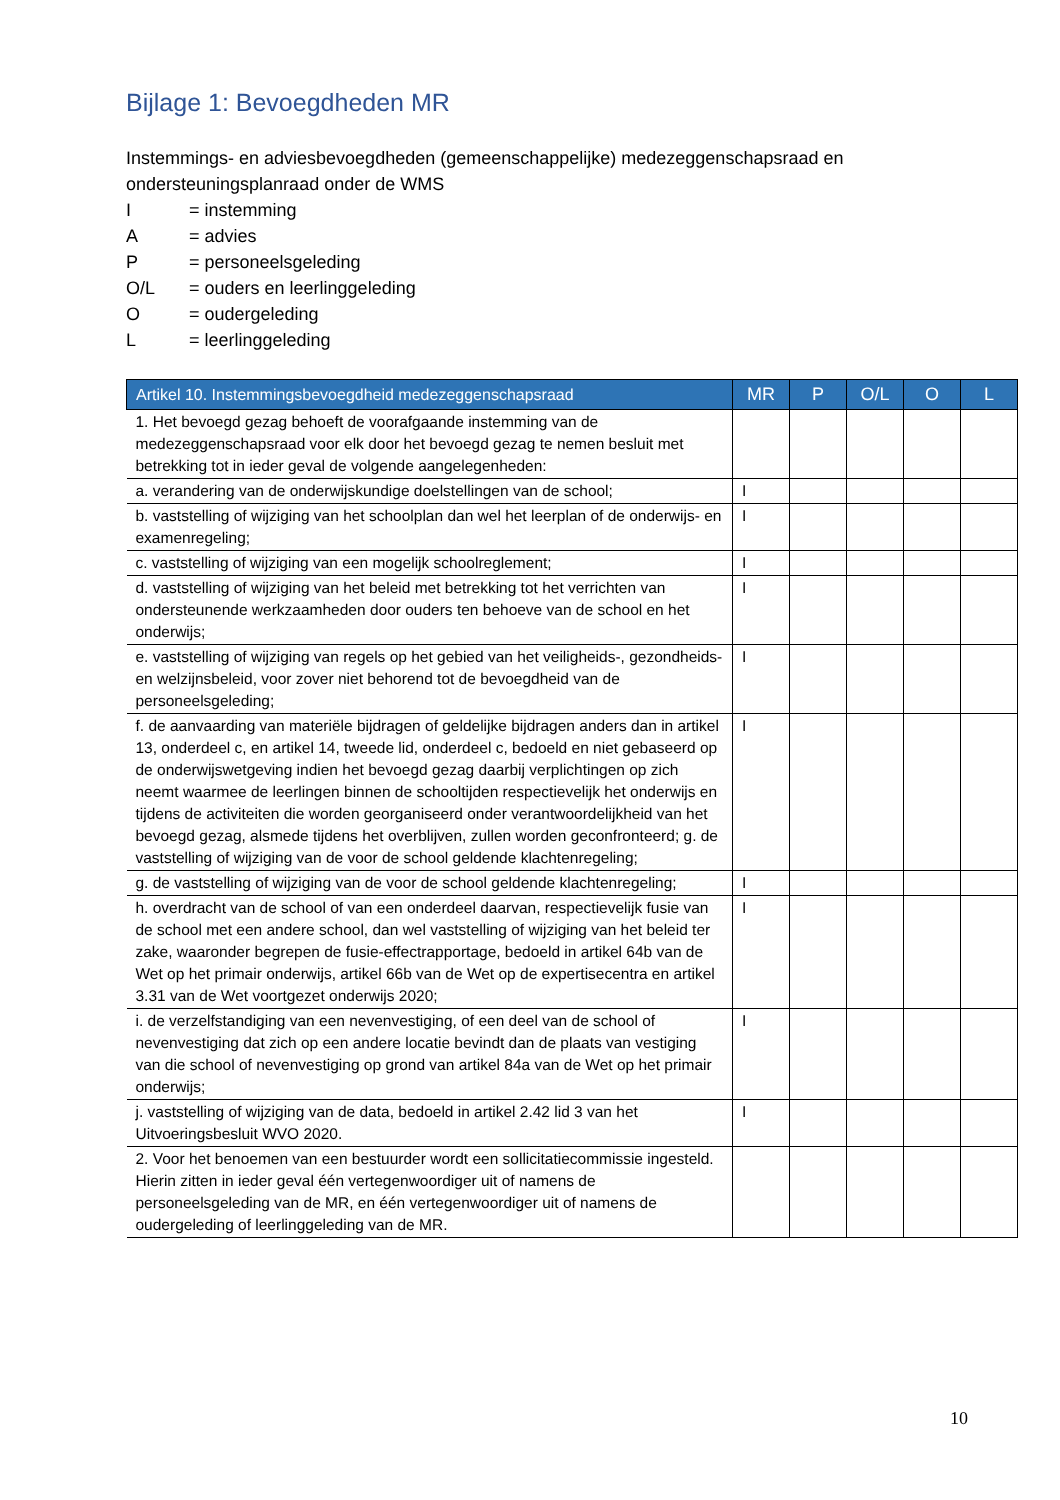Bijlage 1: Bevoegdheden MR
Instemmings- en adviesbevoegdheden (gemeenschappelijke) medezeggenschapsraad en ondersteuningsplanraad onder de WMS
| I | = instemming |
| A | = advies |
| P | = personeelsgeleding |
| O/L | = ouders en leerlinggeleding |
| O | = oudergeleding |
| L | = leerlinggeleding |
| Artikel 10. Instemmingsbevoegdheid medezeggenschapsraad | MR | P | O/L | O | L |
| --- | --- | --- | --- | --- | --- |
| 1. Het bevoegd gezag behoeft de voorafgaande instemming van de medezeggenschapsraad voor elk door het bevoegd gezag te nemen besluit met betrekking tot in ieder geval de volgende aangelegenheden: | | | | | |
| a. verandering van de onderwijskundige doelstellingen van de school; | I | | | | |
| b. vaststelling of wijziging van het schoolplan dan wel het leerplan of de onderwijs- en examenregeling; | I | | | | |
| c. vaststelling of wijziging van een mogelijk schoolreglement; | I | | | | |
| d. vaststelling of wijziging van het beleid met betrekking tot het verrichten van ondersteunende werkzaamheden door ouders ten behoeve van de school en het onderwijs; | I | | | | |
| e. vaststelling of wijziging van regels op het gebied van het veiligheids-, gezondheids- en welzijnsbeleid, voor zover niet behorend tot de bevoegdheid van de personeelsgeleding; | I | | | | |
| f. de aanvaarding van materiële bijdragen of geldelijke bijdragen anders dan in artikel 13, onderdeel c, en artikel 14, tweede lid, onderdeel c, bedoeld en niet gebaseerd op de onderwijswetgeving indien het bevoegd gezag daarbij verplichtingen op zich neemt waarmee de leerlingen binnen de schooltijden respectievelijk het onderwijs en tijdens de activiteiten die worden georganiseerd onder verantwoordelijkheid van het bevoegd gezag, alsmede tijdens het overblijven, zullen worden geconfronteerd; g. de vaststelling of wijziging van de voor de school geldende klachtenregeling; | I | | | | |
| g. de vaststelling of wijziging van de voor de school geldende klachtenregeling; | I | | | | |
| h. overdracht van de school of van een onderdeel daarvan, respectievelijk fusie van de school met een andere school, dan wel vaststelling of wijziging van het beleid ter zake, waaronder begrepen de fusie-effectrapportage, bedoeld in artikel 64b van de Wet op het primair onderwijs, artikel 66b van de Wet op de expertisecentra en artikel 3.31 van de Wet voortgezet onderwijs 2020; | I | | | | |
| i. de verzelfstandiging van een nevenvestiging, of een deel van de school of nevenvestiging dat zich op een andere locatie bevindt dan de plaats van vestiging van die school of nevenvestiging op grond van artikel 84a van de Wet op het primair onderwijs; | I | | | | |
| j. vaststelling of wijziging van de data, bedoeld in artikel 2.42 lid 3 van het Uitvoeringsbesluit WVO 2020. | I | | | | |
| 2. Voor het benoemen van een bestuurder wordt een sollicitatiecommissie ingesteld. Hierin zitten in ieder geval één vertegenwoordiger uit of namens de personeelsgeleding van de MR, en één vertegenwoordiger uit of namens de oudergeleding of leerlinggeleding van de MR. | | | | | |
10